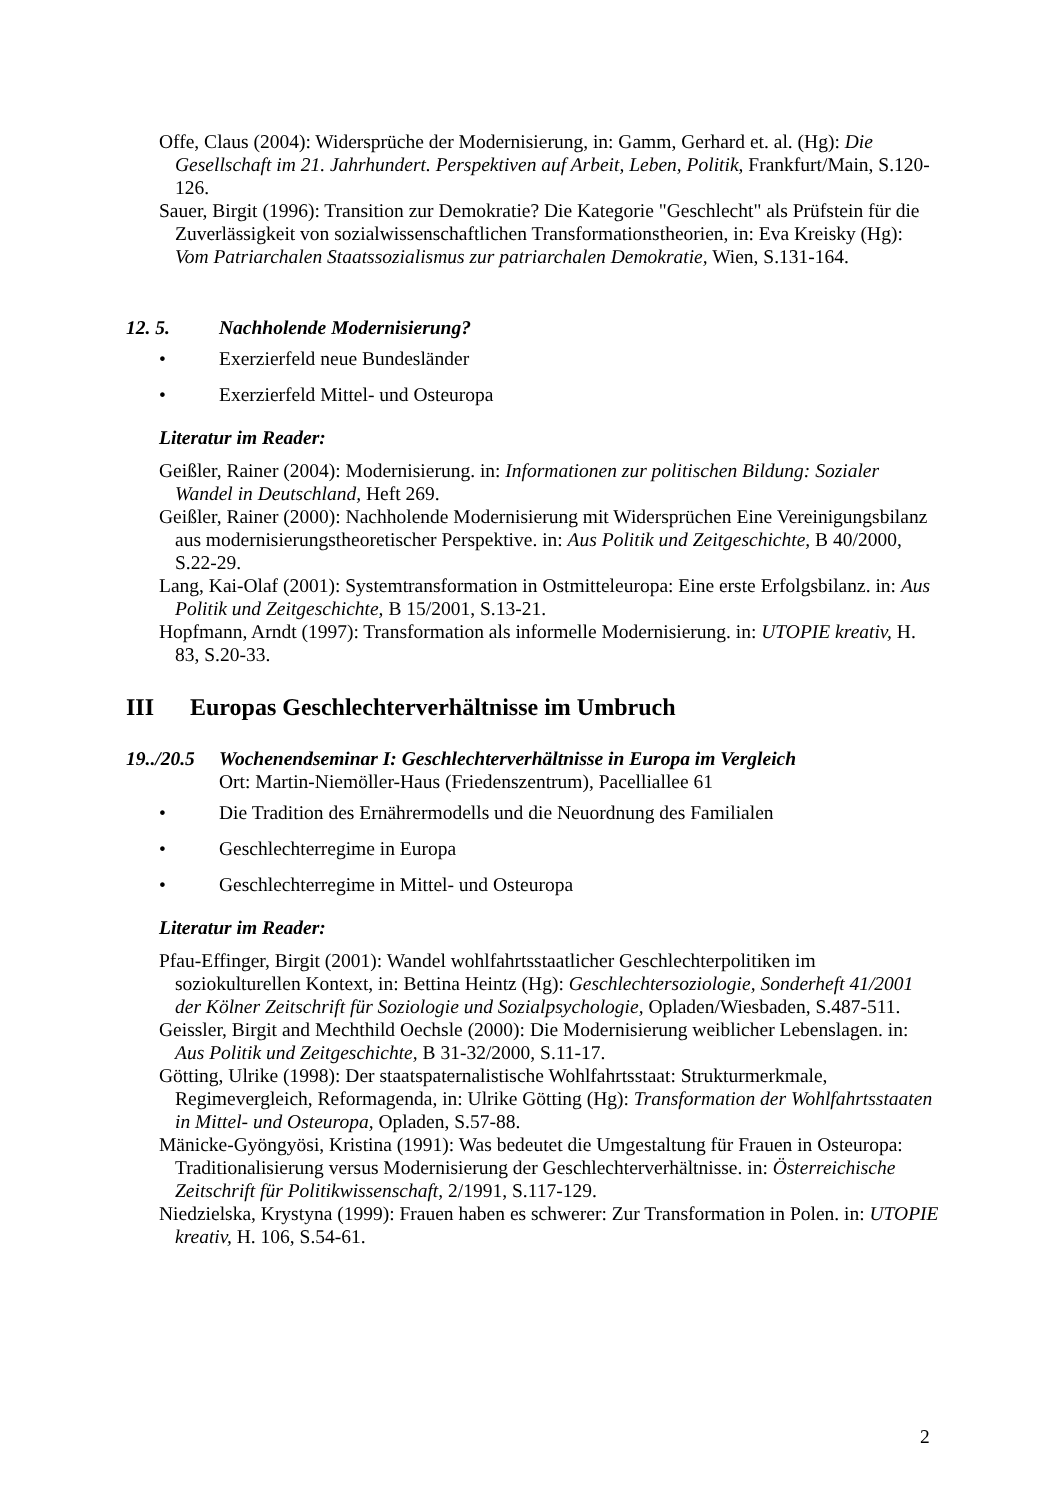Offe, Claus (2004): Widersprüche der Modernisierung, in: Gamm, Gerhard et. al. (Hg): Die Gesellschaft im 21. Jahrhundert. Perspektiven auf Arbeit, Leben, Politik, Frankfurt/Main, S.120-126.
Sauer, Birgit (1996): Transition zur Demokratie? Die Kategorie "Geschlecht" als Prüfstein für die Zuverlässigkeit von sozialwissenschaftlichen Transformationstheorien, in: Eva Kreisky (Hg): Vom Patriarchalen Staatssozialismus zur patriarchalen Demokratie, Wien, S.131-164.
12. 5. Nachholende Modernisierung?
• Exerzierfeld neue Bundesländer
• Exerzierfeld Mittel- und Osteuropa
Literatur im Reader:
Geißler, Rainer (2004): Modernisierung. in: Informationen zur politischen Bildung: Sozialer Wandel in Deutschland, Heft 269.
Geißler, Rainer (2000): Nachholende Modernisierung mit Widersprüchen Eine Vereinigungsbilanz aus modernisierungstheoretischer Perspektive. in: Aus Politik und Zeitgeschichte, B 40/2000, S.22-29.
Lang, Kai-Olaf (2001): Systemtransformation in Ostmitteleuropa: Eine erste Erfolgsbilanz. in: Aus Politik und Zeitgeschichte, B 15/2001, S.13-21.
Hopfmann, Arndt (1997): Transformation als informelle Modernisierung. in: UTOPIE kreativ, H. 83, S.20-33.
III Europas Geschlechterverhältnisse im Umbruch
19../20.5 Wochenendseminar I: Geschlechterverhältnisse in Europa im Vergleich
Ort: Martin-Niemöller-Haus (Friedenszentrum), Pacelliallee 61
• Die Tradition des Ernährermodells und die Neuordnung des Familialen
• Geschlechterregime in Europa
• Geschlechterregime in Mittel- und Osteuropa
Literatur im Reader:
Pfau-Effinger, Birgit (2001): Wandel wohlfahrtsstaatlicher Geschlechterpolitiken im soziokulturellen Kontext, in: Bettina Heintz (Hg): Geschlechtersoziologie, Sonderheft 41/2001 der Kölner Zeitschrift für Soziologie und Sozialpsychologie, Opladen/Wiesbaden, S.487-511.
Geissler, Birgit and Mechthild Oechsle (2000): Die Modernisierung weiblicher Lebenslagen. in: Aus Politik und Zeitgeschichte, B 31-32/2000, S.11-17.
Götting, Ulrike (1998): Der staatspaternalistische Wohlfahrtsstaat: Strukturmerkmale, Regimevergleich, Reformagenda, in: Ulrike Götting (Hg): Transformation der Wohlfahrtsstaaten in Mittel- und Osteuropa, Opladen, S.57-88.
Mänicke-Gyöngyösi, Kristina (1991): Was bedeutet die Umgestaltung für Frauen in Osteuropa: Traditionalisierung versus Modernisierung der Geschlechterverhältnisse. in: Österreichische Zeitschrift für Politikwissenschaft, 2/1991, S.117-129.
Niedzielska, Krystyna (1999): Frauen haben es schwerer: Zur Transformation in Polen. in: UTOPIE kreativ, H. 106, S.54-61.
2